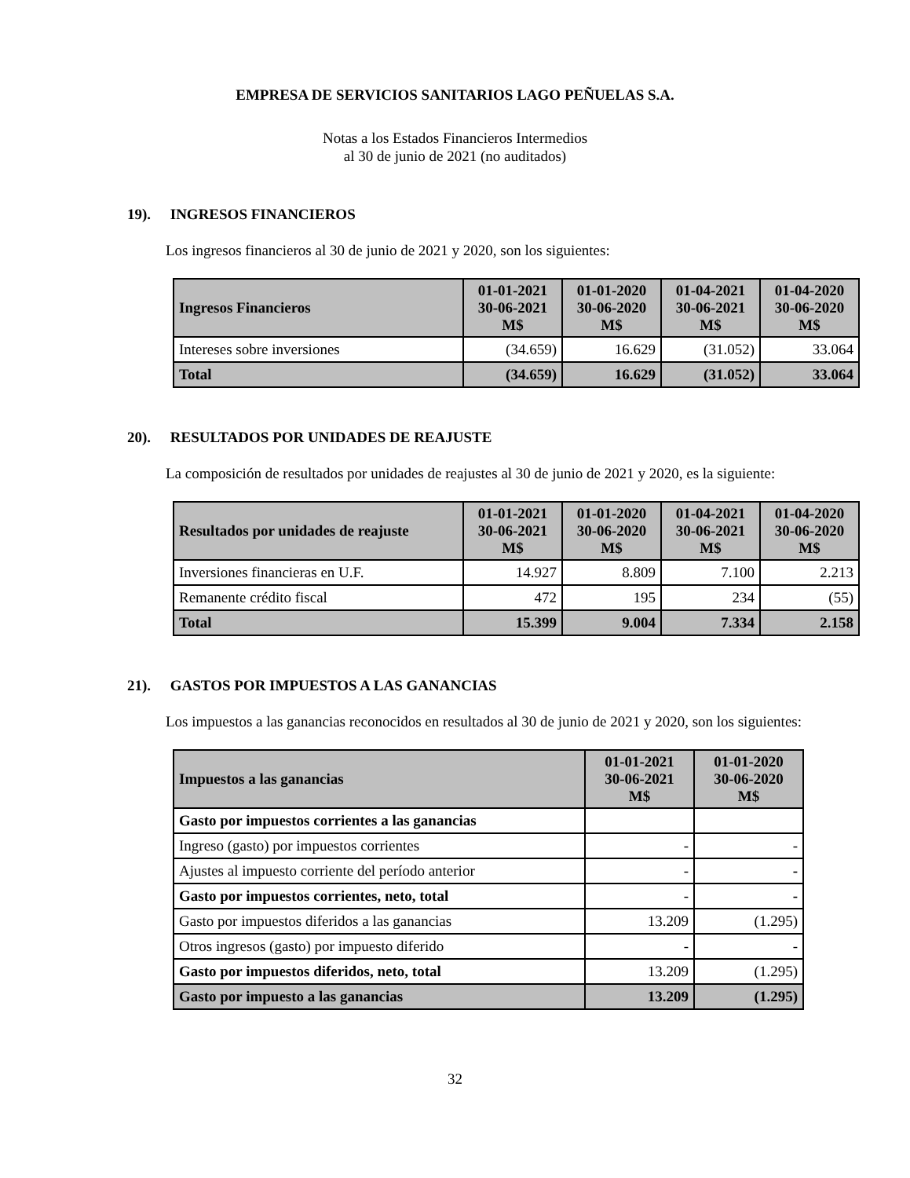EMPRESA DE SERVICIOS SANITARIOS LAGO PEÑUELAS S.A.
Notas a los Estados Financieros Intermedios
al 30 de junio de 2021 (no auditados)
19). INGRESOS FINANCIEROS
Los ingresos financieros al 30 de junio de 2021 y 2020, son los siguientes:
| Ingresos Financieros | 01-01-2021 30-06-2021 M$ | 01-01-2020 30-06-2020 M$ | 01-04-2021 30-06-2021 M$ | 01-04-2020 30-06-2020 M$ |
| --- | --- | --- | --- | --- |
| Intereses sobre inversiones | (34.659) | 16.629 | (31.052) | 33.064 |
| Total | (34.659) | 16.629 | (31.052) | 33.064 |
20). RESULTADOS POR UNIDADES DE REAJUSTE
La composición de resultados por unidades de reajustes al 30 de junio de 2021 y 2020, es la siguiente:
| Resultados por unidades de reajuste | 01-01-2021 30-06-2021 M$ | 01-01-2020 30-06-2020 M$ | 01-04-2021 30-06-2021 M$ | 01-04-2020 30-06-2020 M$ |
| --- | --- | --- | --- | --- |
| Inversiones financieras en U.F. | 14.927 | 8.809 | 7.100 | 2.213 |
| Remanente crédito fiscal | 472 | 195 | 234 | (55) |
| Total | 15.399 | 9.004 | 7.334 | 2.158 |
21). GASTOS POR IMPUESTOS A LAS GANANCIAS
Los impuestos a las ganancias reconocidos en resultados al 30 de junio de 2021 y 2020, son los siguientes:
| Impuestos a las ganancias | 01-01-2021 30-06-2021 M$ | 01-01-2020 30-06-2020 M$ |
| --- | --- | --- |
| Gasto por impuestos corrientes a las ganancias | | |
| Ingreso (gasto) por impuestos corrientes | - | - |
| Ajustes al impuesto corriente del período anterior | - | - |
| Gasto por impuestos corrientes, neto, total | - | - |
| Gasto por impuestos diferidos a las ganancias | 13.209 | (1.295) |
| Otros ingresos (gasto) por impuesto diferido | - | - |
| Gasto por impuestos diferidos, neto, total | 13.209 | (1.295) |
| Gasto por impuesto a las ganancias | 13.209 | (1.295) |
32